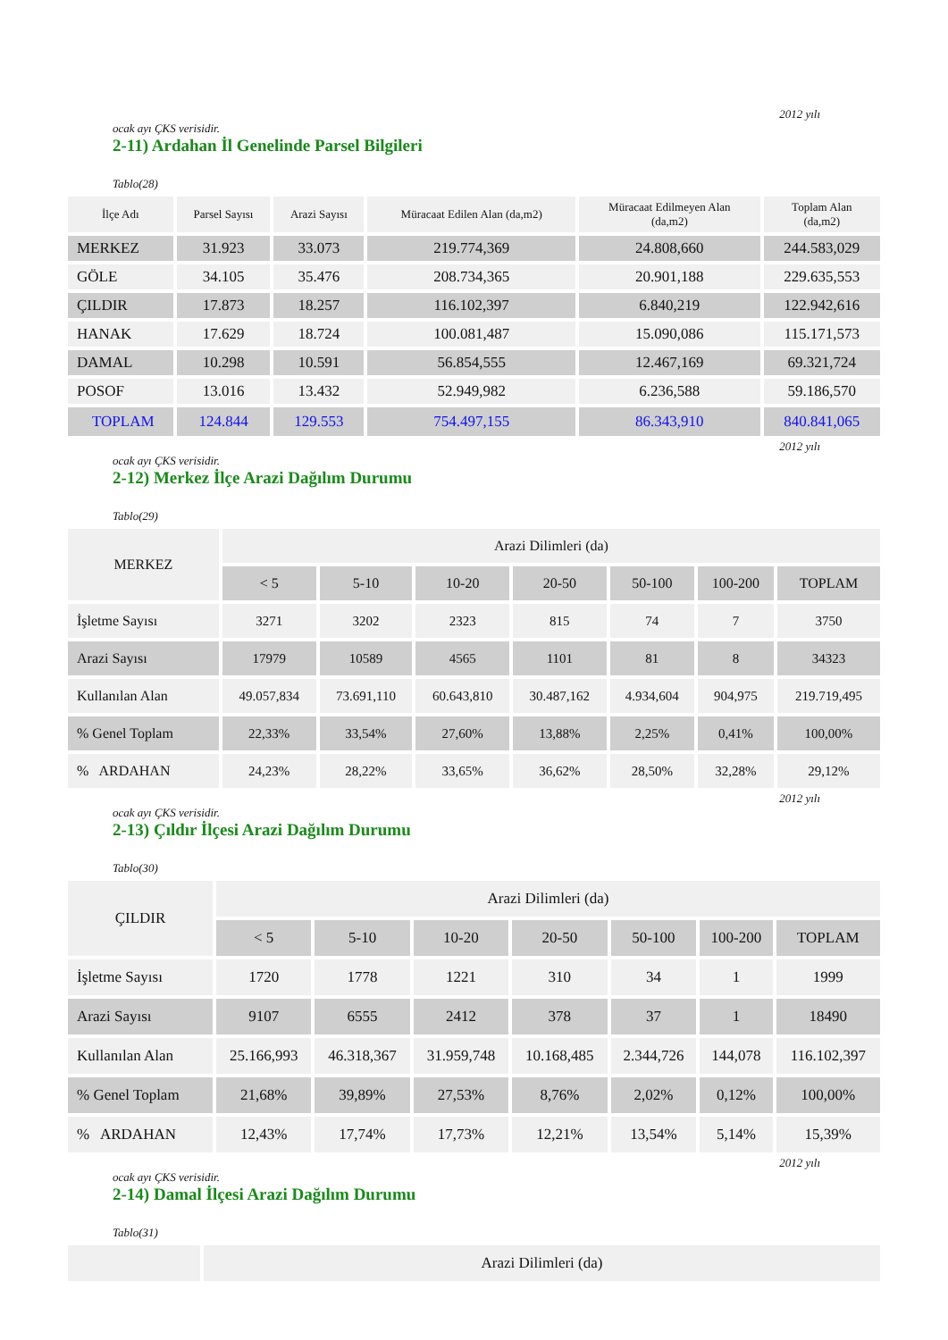2012 yılı
ocak ayı ÇKS verisidir.
2-11) Ardahan İl Genelinde Parsel Bilgileri
Tablo(28)
| İlçe Adı | Parsel Sayısı | Arazi Sayısı | Müracaat Edilen Alan (da,m2) | Müracaat Edilmeyen Alan (da,m2) | Toplam Alan (da,m2) |
| --- | --- | --- | --- | --- | --- |
| MERKEZ | 31.923 | 33.073 | 219.774,369 | 24.808,660 | 244.583,029 |
| GÖLE | 34.105 | 35.476 | 208.734,365 | 20.901,188 | 229.635,553 |
| ÇILDIR | 17.873 | 18.257 | 116.102,397 | 6.840,219 | 122.942,616 |
| HANAK | 17.629 | 18.724 | 100.081,487 | 15.090,086 | 115.171,573 |
| DAMAL | 10.298 | 10.591 | 56.854,555 | 12.467,169 | 69.321,724 |
| POSOF | 13.016 | 13.432 | 52.949,982 | 6.236,588 | 59.186,570 |
| TOPLAM | 124.844 | 129.553 | 754.497,155 | 86.343,910 | 840.841,065 |
2012 yılı
ocak ayı ÇKS verisidir.
2-12) Merkez İlçe Arazi Dağılım Durumu
Tablo(29)
| MERKEZ | Arazi Dilimleri (da) | | | | | | |
| --- | --- | --- | --- | --- | --- | --- | --- |
| | < 5 | 5-10 | 10-20 | 20-50 | 50-100 | 100-200 | TOPLAM |
| İşletme Sayısı | 3271 | 3202 | 2323 | 815 | 74 | 7 | 3750 |
| Arazi Sayısı | 17979 | 10589 | 4565 | 1101 | 81 | 8 | 34323 |
| Kullanılan Alan | 49.057,834 | 73.691,110 | 60.643,810 | 30.487,162 | 4.934,604 | 904,975 | 219.719,495 |
| % Genel Toplam | 22,33% | 33,54% | 27,60% | 13,88% | 2,25% | 0,41% | 100,00% |
| % ARDAHAN | 24,23% | 28,22% | 33,65% | 36,62% | 28,50% | 32,28% | 29,12% |
2012 yılı
ocak ayı ÇKS verisidir.
2-13) Çıldır İlçesi Arazi Dağılım Durumu
Tablo(30)
| ÇILDIR | Arazi Dilimleri (da) | | | | | | |
| --- | --- | --- | --- | --- | --- | --- | --- |
| | < 5 | 5-10 | 10-20 | 20-50 | 50-100 | 100-200 | TOPLAM |
| İşletme Sayısı | 1720 | 1778 | 1221 | 310 | 34 | 1 | 1999 |
| Arazi Sayısı | 9107 | 6555 | 2412 | 378 | 37 | 1 | 18490 |
| Kullanılan Alan | 25.166,993 | 46.318,367 | 31.959,748 | 10.168,485 | 2.344,726 | 144,078 | 116.102,397 |
| % Genel Toplam | 21,68% | 39,89% | 27,53% | 8,76% | 2,02% | 0,12% | 100,00% |
| % ARDAHAN | 12,43% | 17,74% | 17,73% | 12,21% | 13,54% | 5,14% | 15,39% |
2012 yılı
ocak ayı ÇKS verisidir.
2-14) Damal İlçesi Arazi Dağılım Durumu
Tablo(31)
| | Arazi Dilimleri (da) |
| --- | --- |